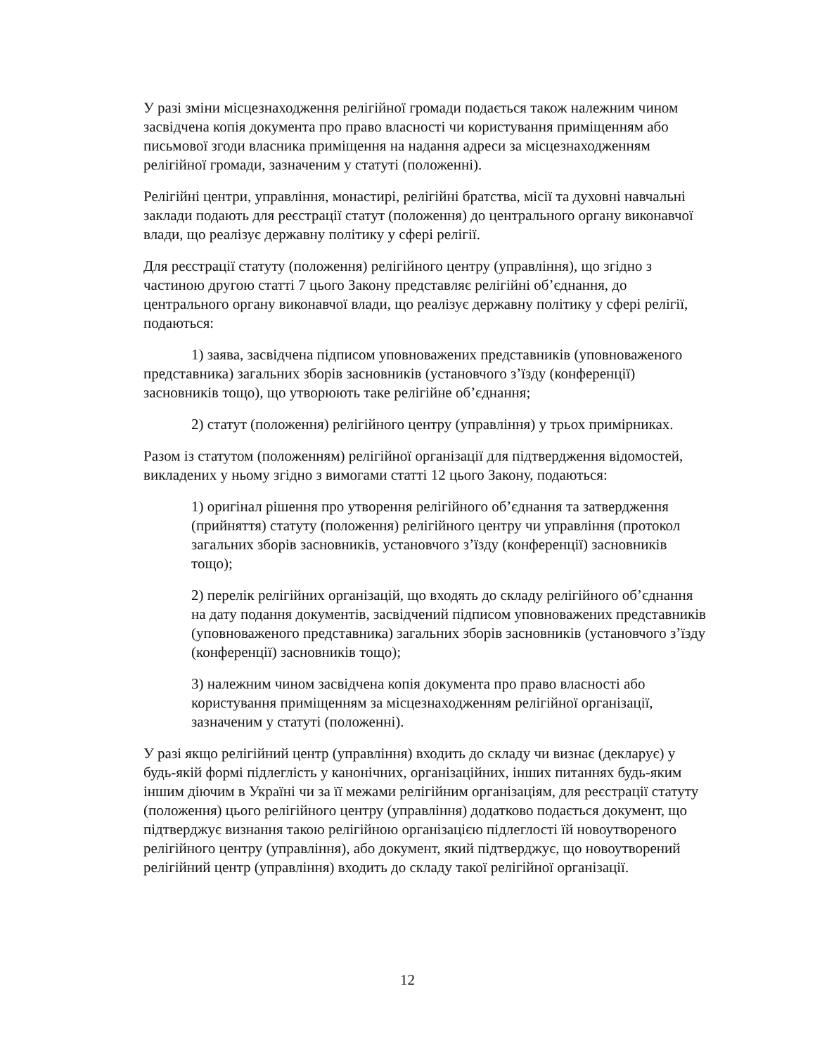У разі зміни місцезнаходження релігійної громади подається також належним чином засвідчена копія документа про право власності чи користування приміщенням або письмової згоди власника приміщення на надання адреси за місцезнаходженням релігійної громади, зазначеним у статуті (положенні).
Релігійні центри, управління, монастирі, релігійні братства, місії та духовні навчальні заклади подають для реєстрації статут (положення) до центрального органу виконавчої влади, що реалізує державну політику у сфері релігії.
Для реєстрації статуту (положення) релігійного центру (управління), що згідно з частиною другою статті 7 цього Закону представляє релігійні об’єднання, до центрального органу виконавчої влади, що реалізує державну політику у сфері релігії, подаються:
1) заява, засвідчена підписом уповноважених представників (уповноваженого представника) загальних зборів засновників (установчого з’їзду (конференції) засновників тощо), що утворюють таке релігійне об’єднання;
2) статут (положення) релігійного центру (управління) у трьох примірниках.
Разом із статутом (положенням) релігійної організації для підтвердження відомостей, викладених у ньому згідно з вимогами статті 12 цього Закону, подаються:
1) оригінал рішення про утворення релігійного об’єднання та затвердження (прийняття) статуту (положення) релігійного центру чи управління (протокол загальних зборів засновників, установчого з’їзду (конференції) засновників тощо);
2) перелік релігійних організацій, що входять до складу релігійного об’єднання на дату подання документів, засвідчений підписом уповноважених представників (уповноваженого представника) загальних зборів засновників (установчого з’їзду (конференції) засновників тощо);
3) належним чином засвідчена копія документа про право власності або користування приміщенням за місцезнаходженням релігійної організації, зазначеним у статуті (положенні).
У разі якщо релігійний центр (управління) входить до складу чи визнає (декларує) у будь-якій формі підлеглість у канонічних, організаційних, інших питаннях будь-яким іншим діючим в Україні чи за її межами релігійним організаціям, для реєстрації статуту (положення) цього релігійного центру (управління) додатково подається документ, що підтверджує визнання такою релігійною організацією підлеглості їй новоутвореного релігійного центру (управління), або документ, який підтверджує, що новоутворений релігійний центр (управління) входить до складу такої релігійної організації.
12